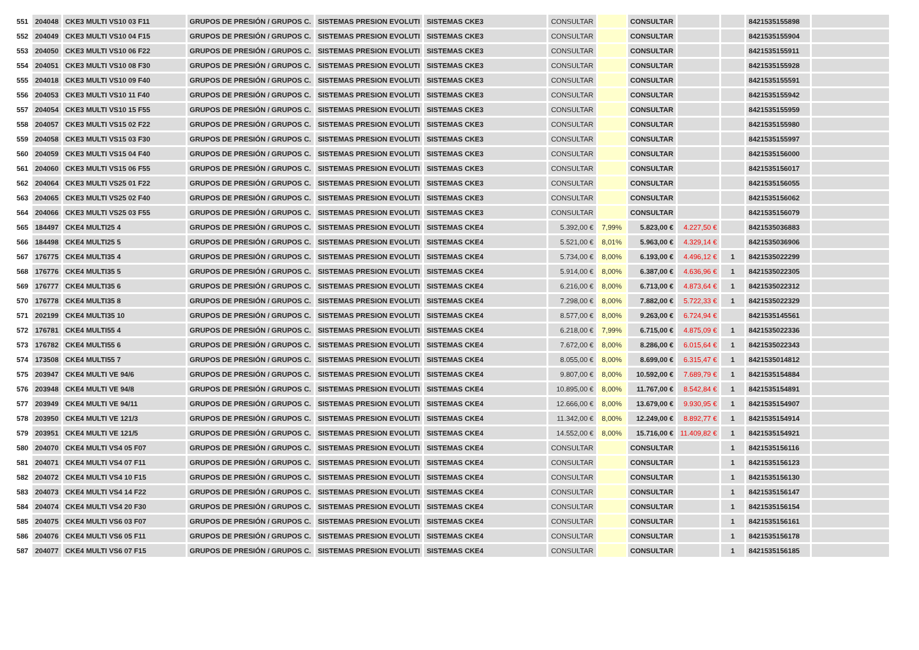| 551 | 204048 | CKE3 MULTI VS10 03 F11 | GRUPOS DE PRESIÓN / GRUPOS C. | SISTEMAS PRESION EVOLUTI | SISTEMAS CKE3 | CONSULTAR | | CONSULTAR | | | 8421535155898 | |
| 552 | 204049 | CKE3 MULTI VS10 04 F15 | GRUPOS DE PRESIÓN / GRUPOS C. | SISTEMAS PRESION EVOLUTI | SISTEMAS CKE3 | CONSULTAR | | CONSULTAR | | | 8421535155904 | |
| 553 | 204050 | CKE3 MULTI VS10 06 F22 | GRUPOS DE PRESIÓN / GRUPOS C. | SISTEMAS PRESION EVOLUTI | SISTEMAS CKE3 | CONSULTAR | | CONSULTAR | | | 8421535155911 | |
| 554 | 204051 | CKE3 MULTI VS10 08 F30 | GRUPOS DE PRESIÓN / GRUPOS C. | SISTEMAS PRESION EVOLUTI | SISTEMAS CKE3 | CONSULTAR | | CONSULTAR | | | 8421535155928 | |
| 555 | 204018 | CKE3 MULTI VS10 09 F40 | GRUPOS DE PRESIÓN / GRUPOS C. | SISTEMAS PRESION EVOLUTI | SISTEMAS CKE3 | CONSULTAR | | CONSULTAR | | | 8421535155591 | |
| 556 | 204053 | CKE3 MULTI VS10 11 F40 | GRUPOS DE PRESIÓN / GRUPOS C. | SISTEMAS PRESION EVOLUTI | SISTEMAS CKE3 | CONSULTAR | | CONSULTAR | | | 8421535155942 | |
| 557 | 204054 | CKE3 MULTI VS10 15 F55 | GRUPOS DE PRESIÓN / GRUPOS C. | SISTEMAS PRESION EVOLUTI | SISTEMAS CKE3 | CONSULTAR | | CONSULTAR | | | 8421535155959 | |
| 558 | 204057 | CKE3 MULTI VS15 02 F22 | GRUPOS DE PRESIÓN / GRUPOS C. | SISTEMAS PRESION EVOLUTI | SISTEMAS CKE3 | CONSULTAR | | CONSULTAR | | | 8421535155980 | |
| 559 | 204058 | CKE3 MULTI VS15 03 F30 | GRUPOS DE PRESIÓN / GRUPOS C. | SISTEMAS PRESION EVOLUTI | SISTEMAS CKE3 | CONSULTAR | | CONSULTAR | | | 8421535155997 | |
| 560 | 204059 | CKE3 MULTI VS15 04 F40 | GRUPOS DE PRESIÓN / GRUPOS C. | SISTEMAS PRESION EVOLUTI | SISTEMAS CKE3 | CONSULTAR | | CONSULTAR | | | 8421535156000 | |
| 561 | 204060 | CKE3 MULTI VS15 06 F55 | GRUPOS DE PRESIÓN / GRUPOS C. | SISTEMAS PRESION EVOLUTI | SISTEMAS CKE3 | CONSULTAR | | CONSULTAR | | | 8421535156017 | |
| 562 | 204064 | CKE3 MULTI VS25 01 F22 | GRUPOS DE PRESIÓN / GRUPOS C. | SISTEMAS PRESION EVOLUTI | SISTEMAS CKE3 | CONSULTAR | | CONSULTAR | | | 8421535156055 | |
| 563 | 204065 | CKE3 MULTI VS25 02 F40 | GRUPOS DE PRESIÓN / GRUPOS C. | SISTEMAS PRESION EVOLUTI | SISTEMAS CKE3 | CONSULTAR | | CONSULTAR | | | 8421535156062 | |
| 564 | 204066 | CKE3 MULTI VS25 03 F55 | GRUPOS DE PRESIÓN / GRUPOS C. | SISTEMAS PRESION EVOLUTI | SISTEMAS CKE3 | CONSULTAR | | CONSULTAR | | | 8421535156079 | |
| 565 | 184497 | CKE4 MULTI25 4 | GRUPOS DE PRESIÓN / GRUPOS C. | SISTEMAS PRESION EVOLUTI | SISTEMAS CKE4 | 5.392,00 € | 7,99% | 5.823,00 € | 4.227,50 € | | 8421535036883 | |
| 566 | 184498 | CKE4 MULTI25 5 | GRUPOS DE PRESIÓN / GRUPOS C. | SISTEMAS PRESION EVOLUTI | SISTEMAS CKE4 | 5.521,00 € | 8,01% | 5.963,00 € | 4.329,14 € | | 8421535036906 | |
| 567 | 176775 | CKE4 MULTI35 4 | GRUPOS DE PRESIÓN / GRUPOS C. | SISTEMAS PRESION EVOLUTI | SISTEMAS CKE4 | 5.734,00 € | 8,00% | 6.193,00 € | 4.496,12 € | 1 | 8421535022299 | |
| 568 | 176776 | CKE4 MULTI35 5 | GRUPOS DE PRESIÓN / GRUPOS C. | SISTEMAS PRESION EVOLUTI | SISTEMAS CKE4 | 5.914,00 € | 8,00% | 6.387,00 € | 4.636,96 € | 1 | 8421535022305 | |
| 569 | 176777 | CKE4 MULTI35 6 | GRUPOS DE PRESIÓN / GRUPOS C. | SISTEMAS PRESION EVOLUTI | SISTEMAS CKE4 | 6.216,00 € | 8,00% | 6.713,00 € | 4.873,64 € | 1 | 8421535022312 | |
| 570 | 176778 | CKE4 MULTI35 8 | GRUPOS DE PRESIÓN / GRUPOS C. | SISTEMAS PRESION EVOLUTI | SISTEMAS CKE4 | 7.298,00 € | 8,00% | 7.882,00 € | 5.722,33 € | 1 | 8421535022329 | |
| 571 | 202199 | CKE4 MULTI35 10 | GRUPOS DE PRESIÓN / GRUPOS C. | SISTEMAS PRESION EVOLUTI | SISTEMAS CKE4 | 8.577,00 € | 8,00% | 9.263,00 € | 6.724,94 € | | 8421535145561 | |
| 572 | 176781 | CKE4 MULTI55 4 | GRUPOS DE PRESIÓN / GRUPOS C. | SISTEMAS PRESION EVOLUTI | SISTEMAS CKE4 | 6.218,00 € | 7,99% | 6.715,00 € | 4.875,09 € | 1 | 8421535022336 | |
| 573 | 176782 | CKE4 MULTI55 6 | GRUPOS DE PRESIÓN / GRUPOS C. | SISTEMAS PRESION EVOLUTI | SISTEMAS CKE4 | 7.672,00 € | 8,00% | 8.286,00 € | 6.015,64 € | 1 | 8421535022343 | |
| 574 | 173508 | CKE4 MULTI55 7 | GRUPOS DE PRESIÓN / GRUPOS C. | SISTEMAS PRESION EVOLUTI | SISTEMAS CKE4 | 8.055,00 € | 8,00% | 8.699,00 € | 6.315,47 € | 1 | 8421535014812 | |
| 575 | 203947 | CKE4 MULTI VE 94/6 | GRUPOS DE PRESIÓN / GRUPOS C. | SISTEMAS PRESION EVOLUTI | SISTEMAS CKE4 | 9.807,00 € | 8,00% | 10.592,00 € | 7.689,79 € | 1 | 8421535154884 | |
| 576 | 203948 | CKE4 MULTI VE 94/8 | GRUPOS DE PRESIÓN / GRUPOS C. | SISTEMAS PRESION EVOLUTI | SISTEMAS CKE4 | 10.895,00 € | 8,00% | 11.767,00 € | 8.542,84 € | 1 | 8421535154891 | |
| 577 | 203949 | CKE4 MULTI VE 94/11 | GRUPOS DE PRESIÓN / GRUPOS C. | SISTEMAS PRESION EVOLUTI | SISTEMAS CKE4 | 12.666,00 € | 8,00% | 13.679,00 € | 9.930,95 € | 1 | 8421535154907 | |
| 578 | 203950 | CKE4 MULTI VE 121/3 | GRUPOS DE PRESIÓN / GRUPOS C. | SISTEMAS PRESION EVOLUTI | SISTEMAS CKE4 | 11.342,00 € | 8,00% | 12.249,00 € | 8.892,77 € | 1 | 8421535154914 | |
| 579 | 203951 | CKE4 MULTI VE 121/5 | GRUPOS DE PRESIÓN / GRUPOS C. | SISTEMAS PRESION EVOLUTI | SISTEMAS CKE4 | 14.552,00 € | 8,00% | 15.716,00 € | 11.409,82 € | 1 | 8421535154921 | |
| 580 | 204070 | CKE4 MULTI VS4 05 F07 | GRUPOS DE PRESIÓN / GRUPOS C. | SISTEMAS PRESION EVOLUTI | SISTEMAS CKE4 | CONSULTAR | | CONSULTAR | | 1 | 8421535156116 | |
| 581 | 204071 | CKE4 MULTI VS4 07 F11 | GRUPOS DE PRESIÓN / GRUPOS C. | SISTEMAS PRESION EVOLUTI | SISTEMAS CKE4 | CONSULTAR | | CONSULTAR | | 1 | 8421535156123 | |
| 582 | 204072 | CKE4 MULTI VS4 10 F15 | GRUPOS DE PRESIÓN / GRUPOS C. | SISTEMAS PRESION EVOLUTI | SISTEMAS CKE4 | CONSULTAR | | CONSULTAR | | 1 | 8421535156130 | |
| 583 | 204073 | CKE4 MULTI VS4 14 F22 | GRUPOS DE PRESIÓN / GRUPOS C. | SISTEMAS PRESION EVOLUTI | SISTEMAS CKE4 | CONSULTAR | | CONSULTAR | | 1 | 8421535156147 | |
| 584 | 204074 | CKE4 MULTI VS4 20 F30 | GRUPOS DE PRESIÓN / GRUPOS C. | SISTEMAS PRESION EVOLUTI | SISTEMAS CKE4 | CONSULTAR | | CONSULTAR | | 1 | 8421535156154 | |
| 585 | 204075 | CKE4 MULTI VS6 03 F07 | GRUPOS DE PRESIÓN / GRUPOS C. | SISTEMAS PRESION EVOLUTI | SISTEMAS CKE4 | CONSULTAR | | CONSULTAR | | 1 | 8421535156161 | |
| 586 | 204076 | CKE4 MULTI VS6 05 F11 | GRUPOS DE PRESIÓN / GRUPOS C. | SISTEMAS PRESION EVOLUTI | SISTEMAS CKE4 | CONSULTAR | | CONSULTAR | | 1 | 8421535156178 | |
| 587 | 204077 | CKE4 MULTI VS6 07 F15 | GRUPOS DE PRESIÓN / GRUPOS C. | SISTEMAS PRESION EVOLUTI | SISTEMAS CKE4 | CONSULTAR | | CONSULTAR | | 1 | 8421535156185 | |